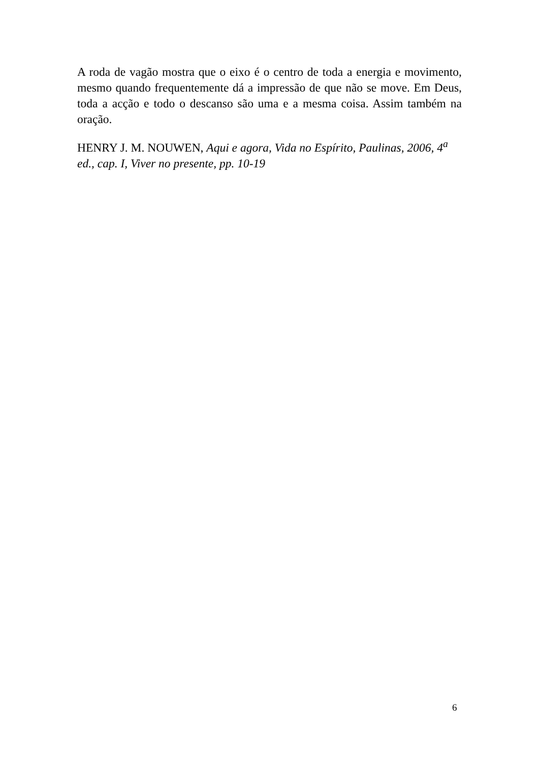A roda de vagão mostra que o eixo é o centro de toda a energia e movimento, mesmo quando frequentemente dá a impressão de que não se move. Em Deus, toda a acção e todo o descanso são uma e a mesma coisa. Assim também na oração.
HENRY J. M. NOUWEN, Aqui e agora, Vida no Espírito, Paulinas, 2006, 4<sup>a</sup> ed., cap. I, Viver no presente, pp. 10-19
6